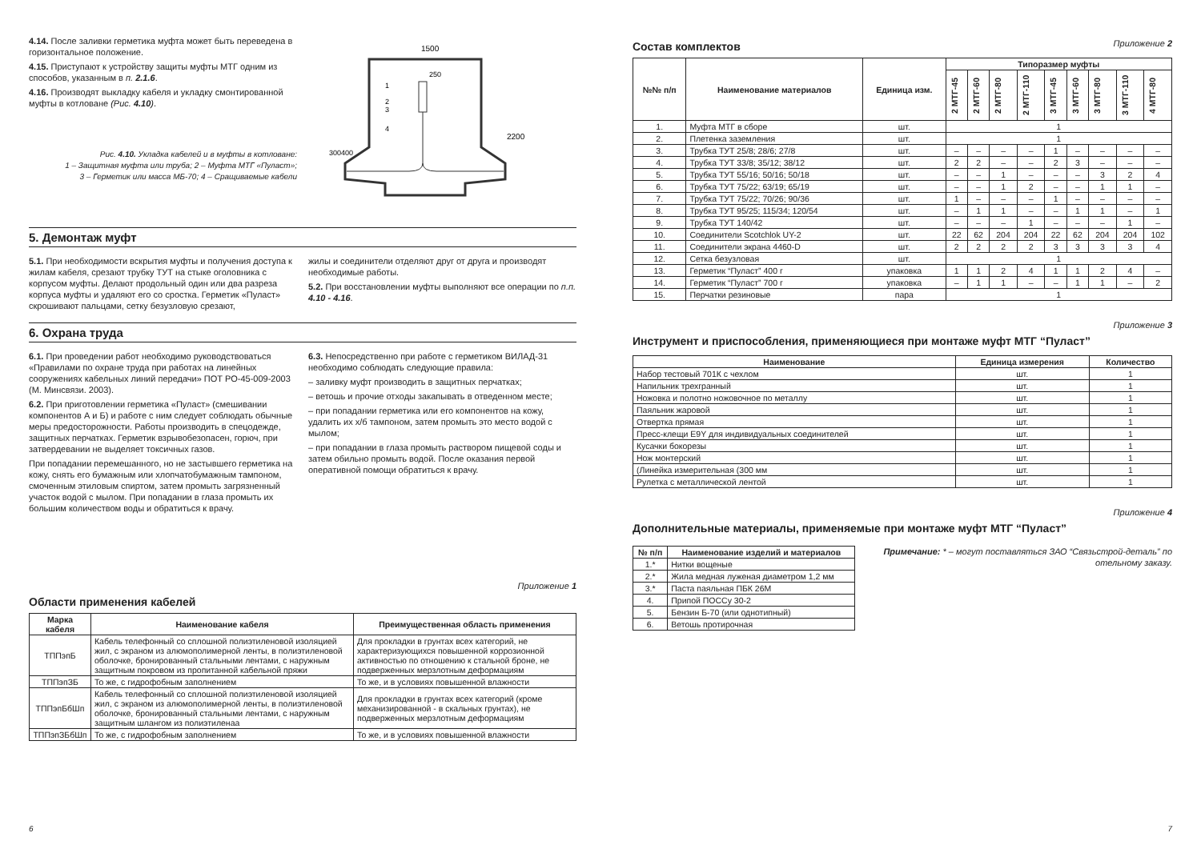4.14. После заливки герметика муфта может быть переведена в горизонтальное положение.
4.15. Приступают к устройству защиты муфты МТГ одним из способов, указанным в п. 2.1.6.
4.16. Производят выкладку кабеля и укладку смонтированной муфты в котловане (Рис. 4.10).
Рис. 4.10. Укладка кабелей и в муфты в котловане:
1 – Защитная муфта или труба; 2 – Муфта МТГ «Пуласт»;
3 – Герметик или масса МБ-70; 4 – Сращиваемые кабели
1500
2200
1
2
3
4
300
400
250
5. Демонтаж муфт
5.1. При необходимости вскрытия муфты и получения доступа к жилам кабеля, срезают трубку ТУТ на стыке оголовника с корпусом муфты. Делают продольный один или два разреза корпуса муфты и удаляют его со сростка. Герметик «Пуласт» скрошивают пальцами, сетку безузловую срезают,
жилы и соединители отделяют друг от друга и производят необходимые работы.
5.2. При восстановлении муфты выполняют все операции по п.п. 4.10 - 4.16.
6. Охрана труда
6.1. При проведении работ необходимо руководствоваться «Правилами по охране труда при работах на линейных сооружениях кабельных линий передачи» ПОТ РО-45-009-2003 (М. Минсвязи. 2003).
6.2. При приготовлении герметика «Пуласт» (смешивании компонентов А и Б) и работе с ним следует соблюдать обычные меры предосторожности. Работы производить в спецодежде, защитных перчатках. Герметик взрывобезопасен, горюч, при затвердевании не выделяет токсичных газов.
При попадании перемешанного, но не застывшего герметика на кожу, снять его бумажным или хлопчатобумажным тампоном, смоченным этиловым спиртом, затем промыть загрязненный участок водой с мылом. При попадании в глаза промыть их большим количеством воды и обратиться к врачу.
6.3. Непосредственно при работе с герметиком ВИЛАД-31 необходимо соблюдать следующие правила:
– заливку муфт производить в защитных перчатках;
– ветошь и прочие отходы закапывать в отведенном месте;
– при попадании герметика или его компонентов на кожу, удалить их х/б тампоном, затем промыть это место водой с мылом;
– при попадании в глаза промыть раствором пищевой соды и затем обильно промыть водой. После оказания первой оперативной помощи обратиться к врачу.
Приложение 1
Области применения кабелей
| Марка кабеля | Наименование кабеля | Преимущественная область применения |
| --- | --- | --- |
| ТППэпБ | Кабель телефонный со сплошной полиэтиленовой изоляцией жил, с экраном из алюмополимерной ленты, в полиэтиленовой оболочке, бронированный стальными лентами, с наружным защитным покровом из пропитанной кабельной пряжи | Для прокладки в грунтах всех категорий, не характеризующихся повышенной коррозионной активностью по отношению к стальной броне, не подверженных мерзлотным деформациям |
| ТППэпЗБ | То же, с гидрофобным заполнением | То же, и в условиях повышенной влажности |
| ТППэпБбШп | Кабель телефонный со сплошной полиэтиленовой изоляцией жил, с экраном из алюмополимерной ленты, в полиэтиленовой оболочке, бронированный стальными лентами, с наружным защитным шлангом из полиэтиленаа | Для прокладки в грунтах всех категорий (кроме механизированной - в скальных грунтах), не подверженных мерзлотным деформациям |
| ТППэпЗБбШп | То же, с гидрофобным заполнением | То же, и в условиях повышенной влажности |
6
Состав комплектов
Приложение 2
| №№ п/п | Наименование материалов | Единица изм. | Типоразмер муфты | | | | | | | | |
| --- | --- | --- | --- | --- | --- | --- | --- | --- | --- | --- | --- |
| | | | 2 МТГ-45 | 2 МТГ-60 | 2 МТГ-80 | 2 МТГ-110 | 3 МТГ-45 | 3 МТГ-60 | 3 МТГ-80 | 3 МТГ-110 | 4 МТГ-80 |
| 1. | Муфта МТГ в сборе | шт. | 1 | | | | | | | | |
| 2. | Плетенка заземления | шт. | 1 | | | | | | | | |
| 3. | Трубка ТУТ 25/8; 28/6; 27/8 | шт. | – | – | – | – | 1 | – | – | – | – |
| 4. | Трубка ТУТ 33/8; 35/12; 38/12 | шт. | 2 | 2 | – | – | 2 | 3 | – | – | – |
| 5. | Трубка ТУТ 55/16; 50/16; 50/18 | шт. | – | – | 1 | – | – | – | 3 | 2 | 4 |
| 6. | Трубка ТУТ 75/22; 63/19; 65/19 | шт. | – | – | 1 | 2 | – | – | 1 | 1 | – |
| 7. | Трубка ТУТ 75/22; 70/26; 90/36 | шт. | 1 | – | – | – | 1 | – | – | – | – |
| 8. | Трубка ТУТ 95/25; 115/34; 120/54 | шт. | – | 1 | 1 | – | – | 1 | 1 | – | 1 |
| 9. | Трубка ТУТ 140/42 | шт. | – | – | – | 1 | – | – | – | 1 | – |
| 10. | Соединители Scotchlok UY-2 | шт. | 22 | 62 | 204 | 204 | 22 | 62 | 204 | 204 | 102 |
| 11. | Соединители экрана 4460-D | шт. | 2 | 2 | 2 | 2 | 3 | 3 | 3 | 3 | 4 |
| 12. | Сетка безузловая | шт. | 1 | | | | | | | | |
| 13. | Герметик “Пуласт” 400 г | упаковка | 1 | 1 | 2 | 4 | 1 | 1 | 2 | 4 | – |
| 14. | Герметик “Пуласт” 700 г | упаковка | – | 1 | 1 | – | – | 1 | 1 | – | 2 |
| 15. | Перчатки резиновые | пара | 1 | | | | | | | | |
Приложение 3
Инструмент и приспособления, применяющиеся при монтаже муфт МТГ “Пуласт”
| Наименование | Единица измерения | Количество |
| --- | --- | --- |
| Набор тестовый 701К с чехлом | шт. | 1 |
| Напильник трехгранный | шт. | 1 |
| Ножовка и полотно ножовочное по металлу | шт. | 1 |
| Паяльник жаровой | шт. | 1 |
| Отвертка прямая | шт. | 1 |
| Пресс-клещи Е9Y для индивидуальных соединителей | шт. | 1 |
| Кусачки бокорезы | шт. | 1 |
| Нож монтерский | шт. | 1 |
| (Линейка измерительная (300 мм | шт. | 1 |
| Рулетка с металлической лентой | шт. | 1 |
Приложение 4
Дополнительные материалы, применяемые при монтаже муфт МТГ “Пуласт”
| № п/п | Наименование изделий и материалов |
| --- | --- |
| 1.* | Нитки вощеные |
| 2.* | Жила медная луженая диаметром 1,2 мм |
| 3.* | Паста паяльная ПБК 26М |
| 4. | Припой ПОССу 30-2 |
| 5. | Бензин Б-70 (или однотипный) |
| 6. | Ветошь протирочная |
Примечание: * – могут поставляться ЗАО “Связьстрой-деталь” по отельному заказу.
7